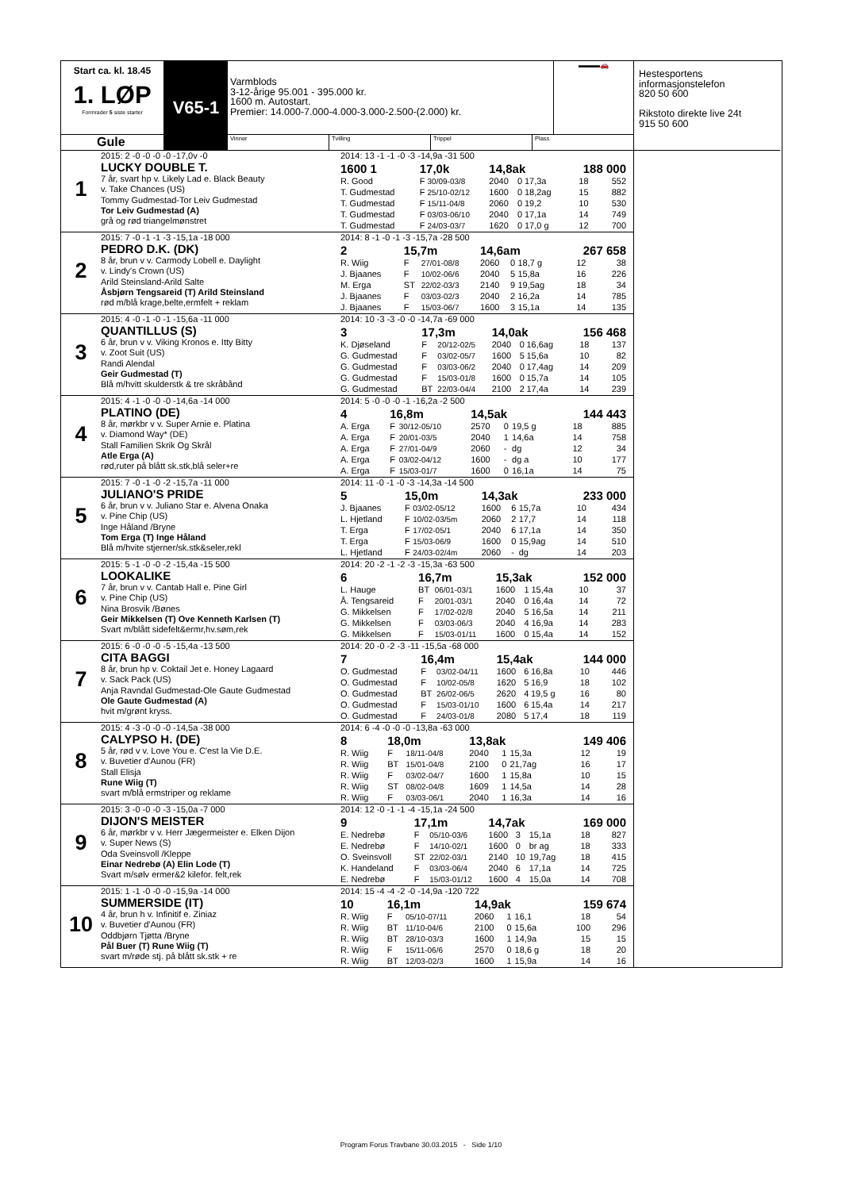Start ca. kl. 18.45
1. LØP
Formrader 5 siste starter
Gule
V65-1
Varmblods
3-12-årige 95.001 - 395.000 kr.
1600 m. Autostart.
Premier: 14.000-7.000-4.000-3.000-2.500-(2.000) kr.
▬▬▬🚗
Vinner Tvilling Trippel Plass
1
2015: 2 -0 -0 -0 -0 -17,0v -0
LUCKY DOUBLE T.
7 år, svart hp v. Likely Lad e. Black Beauty
v. Take Chances (US)
Tommy Gudmestad-Tor Leiv Gudmestad
Tor Leiv Gudmestad (A)
grå og rød triangelmønstret
| 2014: 13 -1 -1 -0 -3 -14,9a -31 500 | | | | | | | |
| 1600 1 | 17,0k | | 14,8ak | | | 188 000 | |
| R. Good | F | 30/09-03/8 | 2040 | 0 | 17,3a | 18 | 552 |
| T. Gudmestad | F | 25/10-02/12 | 1600 | 0 | 18,2ag | 15 | 882 |
| T. Gudmestad | F | 15/11-04/8 | 2060 | 0 | 19,2 | 10 | 530 |
| T. Gudmestad | F | 03/03-06/10 | 2040 | 0 | 17,1a | 14 | 749 |
| T. Gudmestad | F | 24/03-03/7 | 1620 | 0 | 17,0 g | 12 | 700 |
2
2015: 7 -0 -1 -1 -3 -15,1a -18 000
PEDRO D.K. (DK)
8 år, brun v v. Carmody Lobell e. Daylight
v. Lindy's Crown (US)
Arild Steinsland-Arild Salte
Åsbjørn Tengsareid (T) Arild Steinsland
rød m/blå krage,belte,ermfelt + reklam
| 2014: 8 -1 -0 -1 -3 -15,7a -28 500 | | | | | | | |
| 2 | 15,7m | | 14,6am | | | 267 658 | |
| R. Wiig | F | 27/01-08/8 | 2060 | 0 | 18,7 g | 12 | 38 |
| J. Bjaanes | F | 10/02-06/6 | 2040 | 5 | 15,8a | 16 | 226 |
| M. Erga | ST | 22/02-03/3 | 2140 | 9 | 19,5ag | 18 | 34 |
| J. Bjaanes | F | 03/03-02/3 | 2040 | 2 | 16,2a | 14 | 785 |
| J. Bjaanes | F | 15/03-06/7 | 1600 | 3 | 15,1a | 14 | 135 |
3
2015: 4 -0 -1 -0 -1 -15,6a -11 000
QUANTILLUS (S)
6 år, brun v v. Viking Kronos e. Itty Bitty
v. Zoot Suit (US)
Randi Alendal
Geir Gudmestad (T)
Blå m/hvitt skulderstk & tre skråbånd
| 2014: 10 -3 -3 -0 -0 -14,7a -69 000 | | | | | | | |
| 3 | 17,3m | | 14,0ak | | | 156 468 | |
| K. Djøseland | F | 20/12-02/5 | 2040 | 0 | 16,6ag | 18 | 137 |
| G. Gudmestad | F | 03/02-05/7 | 1600 | 5 | 15,6a | 10 | 82 |
| G. Gudmestad | F | 03/03-06/2 | 2040 | 0 | 17,4ag | 14 | 209 |
| G. Gudmestad | F | 15/03-01/8 | 1600 | 0 | 15,7a | 14 | 105 |
| G. Gudmestad | BT | 22/03-04/4 | 2100 | 2 | 17,4a | 14 | 239 |
4
2015: 4 -1 -0 -0 -0 -14,6a -14 000
PLATINO (DE)
8 år, mørkbr v v. Super Arnie e. Platina
v. Diamond Way* (DE)
Stall Familien Skrik Og Skrål
Atle Erga (A)
rød,ruter på blått sk.stk,blå seler+re
| 2014: 5 -0 -0 -0 -1 -16,2a -2 500 | | | | | | | |
| 4 | 16,8m | | 14,5ak | | | 144 443 | |
| A. Erga | F | 30/12-05/10 | 2570 | 0 | 19,5 g | 18 | 885 |
| A. Erga | F | 20/01-03/5 | 2040 | 1 | 14,6a | 14 | 758 |
| A. Erga | F | 27/01-04/9 | 2060 | - | dg | 12 | 34 |
| A. Erga | F | 03/02-04/12 | 1600 | - | dg a | 10 | 177 |
| A. Erga | F | 15/03-01/7 | 1600 | 0 | 16,1a | 14 | 75 |
5
2015: 7 -0 -1 -0 -2 -15,7a -11 000
JULIANO'S PRIDE
6 år, brun v v. Juliano Star e. Alvena Onaka
v. Pine Chip (US)
Inge Håland /Bryne
Tom Erga (T) Inge Håland
Blå m/hvite stjerner/sk.stk&seler,rekl
| 2014: 11 -0 -1 -0 -3 -14,3a -14 500 | | | | | | | |
| 5 | 15,0m | | 14,3ak | | | 233 000 | |
| J. Bjaanes | F | 03/02-05/12 | 1600 | 6 | 15,7a | 10 | 434 |
| L. Hjetland | F | 10/02-03/5m | 2060 | 2 | 17,7 | 14 | 118 |
| T. Erga | F | 17/02-05/1 | 2040 | 6 | 17,1a | 14 | 350 |
| T. Erga | F | 15/03-06/9 | 1600 | 0 | 15,9ag | 14 | 510 |
| L. Hjetland | F | 24/03-02/4m | 2060 | - | dg | 14 | 203 |
6
2015: 5 -1 -0 -0 -2 -15,4a -15 500
LOOKALIKE
7 år, brun v v. Cantab Hall e. Pine Girl
v. Pine Chip (US)
Nina Brosvik /Bønes
Geir Mikkelsen (T) Ove Kenneth Karlsen (T)
Svart m/blått sidefelt&ermr,hv.søm,rek
| 2014: 20 -2 -1 -2 -3 -15,3a -63 500 | | | | | | | |
| 6 | 16,7m | | 15,3ak | | | 152 000 | |
| L. Hauge | BT | 06/01-03/1 | 1600 | 1 | 15,4a | 10 | 37 |
| Å. Tengsareid | F | 20/01-03/1 | 2040 | 0 | 16,4a | 14 | 72 |
| G. Mikkelsen | F | 17/02-02/8 | 2040 | 5 | 16,5a | 14 | 211 |
| G. Mikkelsen | F | 03/03-06/3 | 2040 | 4 | 16,9a | 14 | 283 |
| G. Mikkelsen | F | 15/03-01/11 | 1600 | 0 | 15,4a | 14 | 152 |
7
2015: 6 -0 -0 -0 -5 -15,4a -13 500
CITA BAGGI
8 år, brun hp v. Coktail Jet e. Honey Lagaard
v. Sack Pack (US)
Anja Ravndal Gudmestad-Ole Gaute Gudmestad
Ole Gaute Gudmestad (A)
hvit m/grønt kryss.
| 2014: 20 -0 -2 -3 -11 -15,5a -68 000 | | | | | | | |
| 7 | 16,4m | | 15,4ak | | | 144 000 | |
| O. Gudmestad | F | 03/02-04/11 | 1600 | 6 | 16,8a | 10 | 446 |
| O. Gudmestad | F | 10/02-05/8 | 1620 | 5 | 16,9 | 18 | 102 |
| O. Gudmestad | BT | 26/02-06/5 | 2620 | 4 | 19,5 g | 16 | 80 |
| O. Gudmestad | F | 15/03-01/10 | 1600 | 6 | 15,4a | 14 | 217 |
| O. Gudmestad | F | 24/03-01/8 | 2080 | 5 | 17,4 | 18 | 119 |
8
2015: 4 -3 -0 -0 -0 -14,5a -38 000
CALYPSO H. (DE)
5 år, rød v v. Love You e. C'est la Vie D.E.
v. Buvetier d'Aunou (FR)
Stall Elisja
Rune Wiig (T)
svart m/blå ermstriper og reklame
| 2014: 6 -4 -0 -0 -0 -13,8a -63 000 | | | | | | | |
| 8 | 18,0m | | 13,8ak | | | 149 406 | |
| R. Wiig | F | 18/11-04/8 | 2040 | 1 | 15,3a | 12 | 19 |
| R. Wiig | BT | 15/01-04/8 | 2100 | 0 | 21,7ag | 16 | 17 |
| R. Wiig | F | 03/02-04/7 | 1600 | 1 | 15,8a | 10 | 15 |
| R. Wiig | ST | 08/02-04/8 | 1609 | 1 | 14,5a | 14 | 28 |
| R. Wiig | F | 03/03-06/1 | 2040 | 1 | 16,3a | 14 | 16 |
9
2015: 3 -0 -0 -0 -3 -15,0a -7 000
DIJON'S MEISTER
6 år, mørkbr v v. Herr Jægermeister e. Elken Dijon
v. Super News (S)
Oda Sveinsvoll /Kleppe
Einar Nedrebø (A) Elin Lode (T)
Svart m/sølv ermer&2 kilefor. felt,rek
| 2014: 12 -0 -1 -1 -4 -15,1a -24 500 | | | | | | | |
| 9 | 17,1m | | 14,7ak | | | 169 000 | |
| E. Nedrebø | F | 05/10-03/6 | 1600 | 3 | 15,1a | 18 | 827 |
| E. Nedrebø | F | 14/10-02/1 | 1600 | 0 | br ag | 18 | 333 |
| O. Sveinsvoll | ST | 22/02-03/1 | 2140 | 10 | 19,7ag | 18 | 415 |
| K. Handeland | F | 03/03-06/4 | 2040 | 6 | 17,1a | 14 | 725 |
| E. Nedrebø | F | 15/03-01/12 | 1600 | 4 | 15,0a | 14 | 708 |
10
2015: 1 -1 -0 -0 -0 -15,9a -14 000
SUMMERSIDE (IT)
4 år, brun h v. Infinitif e. Ziniaz
v. Buvetier d'Aunou (FR)
Oddbjørn Tjøtta /Bryne
Pål Buer (T) Rune Wiig (T)
svart m/røde stj. på blått sk.stk + re
| 2014: 15 -4 -4 -2 -0 -14,9a -120 722 | | | | | | | |
| 10 | 16,1m | | 14,9ak | | | 159 674 | |
| R. Wiig | F | 05/10-07/11 | 2060 | 1 | 16,1 | 18 | 54 |
| R. Wiig | BT | 11/10-04/6 | 2100 | 0 | 15,6a | 100 | 296 |
| R. Wiig | BT | 28/10-03/3 | 1600 | 1 | 14,9a | 15 | 15 |
| R. Wiig | F | 15/11-06/6 | 2570 | 0 | 18,6 g | 18 | 20 |
| R. Wiig | BT | 12/03-02/3 | 1600 | 1 | 15,9a | 14 | 16 |
Hestesportens
informasjonstelefon
820 50 600
Rikstoto direkte live 24t
915 50 600
Program Forus Travbane 30.03.2015 - Side 1/10